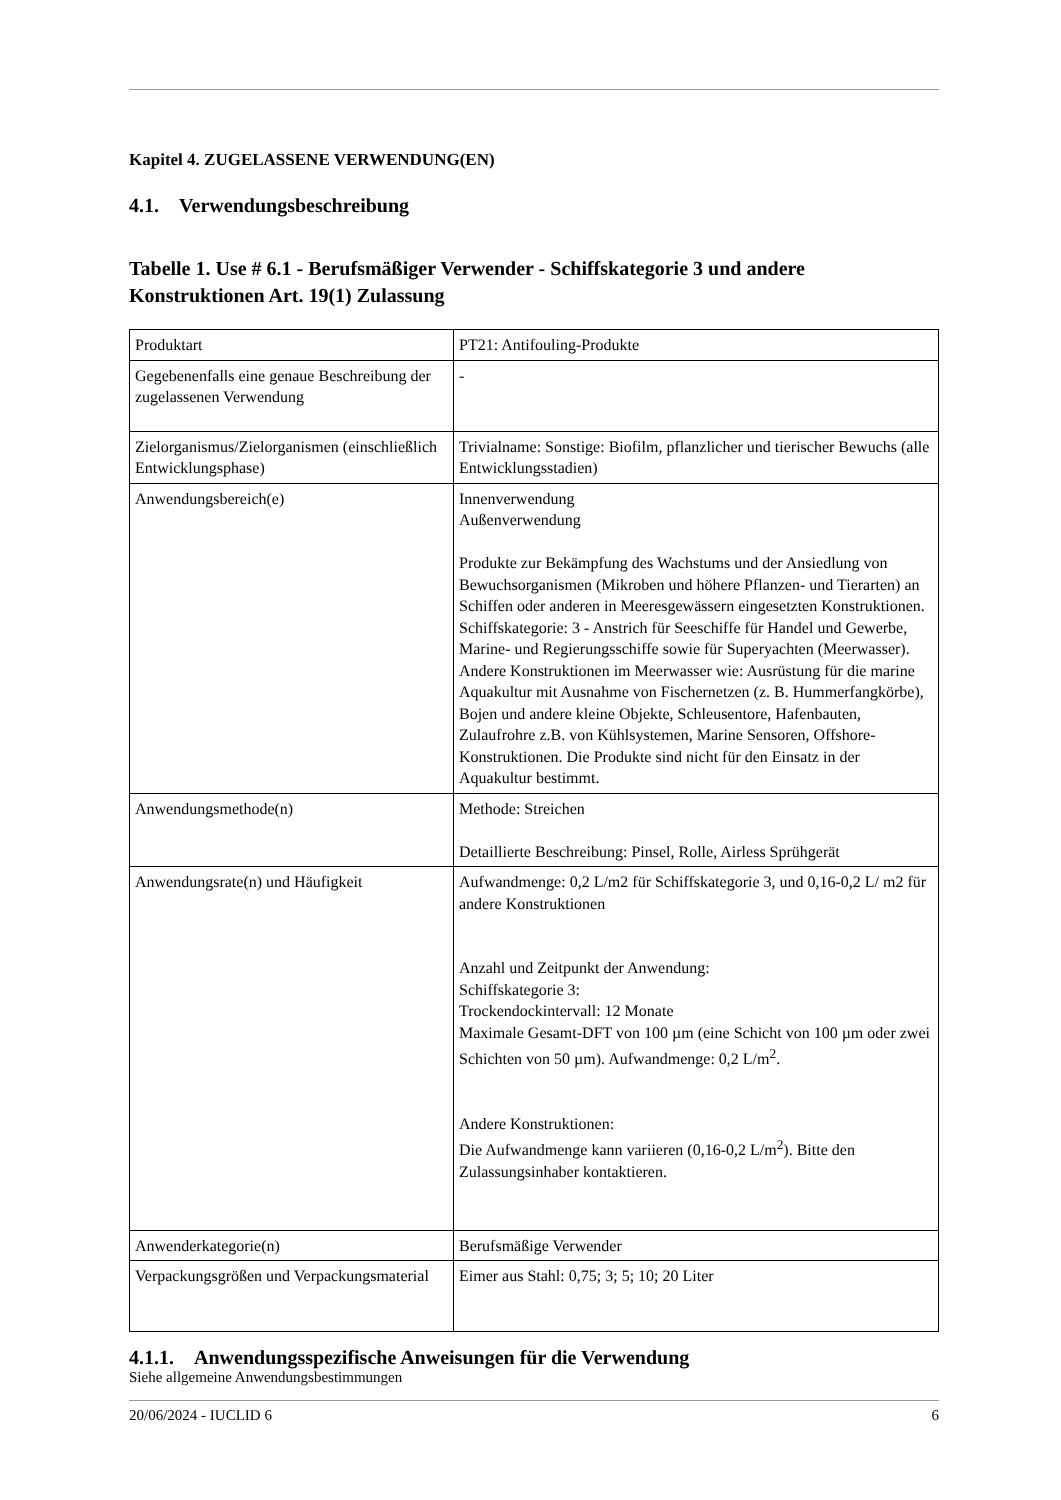Kapitel 4. ZUGELASSENE VERWENDUNG(EN)
4.1. Verwendungsbeschreibung
Tabelle 1. Use # 6.1 - Berufsmäßiger Verwender - Schiffskategorie 3 und andere Konstruktionen Art. 19(1) Zulassung
| Produktart | PT21: Antifouling-Produkte |
| Gegebenenfalls eine genaue Beschreibung der zugelassenen Verwendung | - |
| Zielorganismus/Zielorganismen (einschließlich Entwicklungsphase) | Trivialname: Sonstige: Biofilm, pflanzlicher und tierischer Bewuchs (alle Entwicklungsstadien) |
| Anwendungsbereich(e) | Innenverwendung Außenverwendung Produkte zur Bekämpfung des Wachstums und der Ansiedlung von Bewuchsorganismen (Mikroben und höhere Pflanzen- und Tierarten) an Schiffen oder anderen in Meeresgewässern eingesetzten Konstruktionen. Schiffskategorie: 3 - Anstrich für Seeschiffe für Handel und Gewerbe, Marine- und Regierungsschiffe sowie für Superyachten (Meerwasser). Andere Konstruktionen im Meerwasser wie: Ausrüstung für die marine Aquakultur mit Ausnahme von Fischernetzen (z. B. Hummerfangkörbe), Bojen und andere kleine Objekte, Schleusentore, Hafenbauten, Zulaufrohre z.B. von Kühlsystemen, Marine Sensoren, Offshore-Konstruktionen. Die Produkte sind nicht für den Einsatz in der Aquakultur bestimmt. |
| Anwendungsmethode(n) | Methode: Streichen Detaillierte Beschreibung: Pinsel, Rolle, Airless Sprühgerät |
| Anwendungsrate(n) und Häufigkeit | Aufwandmenge: 0,2 L/m2 für Schiffskategorie 3, und 0,16-0,2 L/ m2 für andere Konstruktionen Anzahl und Zeitpunkt der Anwendung: Schiffskategorie 3: Trockendockintervall: 12 Monate Maximale Gesamt-DFT von 100 µm (eine Schicht von 100 µm oder zwei Schichten von 50 µm). Aufwandmenge: 0,2 L/m<sup>2</sup>. Andere Konstruktionen: Die Aufwandmenge kann variieren (0,16-0,2 L/m<sup>2</sup>). Bitte den Zulassungsinhaber kontaktieren. |
| Anwenderkategorie(n) | Berufsmäßige Verwender |
| Verpackungsgrößen und Verpackungsmaterial | Eimer aus Stahl: 0,75; 3; 5; 10; 20 Liter |
4.1.1. Anwendungsspezifische Anweisungen für die Verwendung
Siehe allgemeine Anwendungsbestimmungen
20/06/2024 - IUCLID 6 6